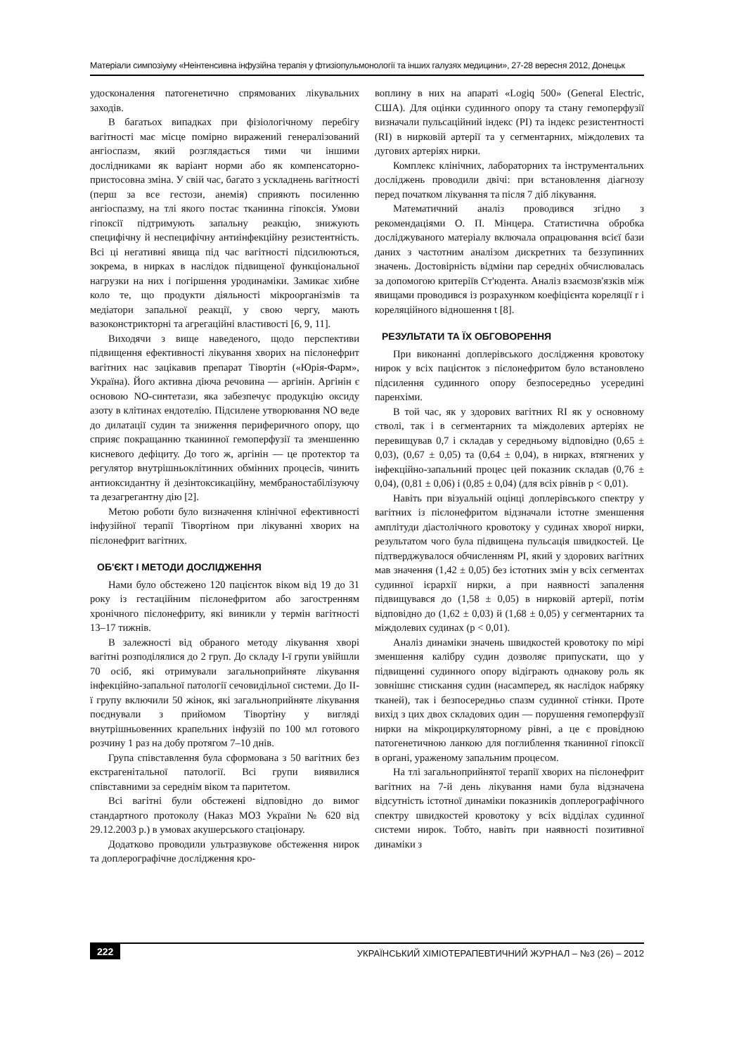Матеріали симпозіуму «Неінтенсивна інфузійна терапія у фтизіопульмонології та інших галузях медицини», 27-28 вересня 2012, Донецьк
удосконалення патогенетично спрямованих лікувальних заходів.
В багатьох випадках при фізіологічному перебігу вагітності має місце помірно виражений генералізований ангіоспазм, який розглядається тими чи іншими дослідниками як варіант норми або як компенсаторно-пристосовна зміна. У свій час, багато з ускладнень вагітності (перш за все гестози, анемія) сприяють посиленню ангіоспазму, на тлі якого постає тканинна гіпоксія. Умови гіпоксії підтримують запальну реакцію, знижують специфічну й неспецифічну антиінфекційну резистентність. Всі ці негативні явища під час вагітності підсилюються, зокрема, в нирках в наслідок підвищеної функціональної нагрузки на них і погіршення уродинаміки. Замикає хибне коло те, що продукти діяльності мікроорганізмів та медіатори запальної реакції, у свою чергу, мають вазоконстрикторні та агрегаційні властивості [6, 9, 11].
Виходячи з вище наведеного, щодо перспективи підвищення ефективності лікування хворих на пієлонефрит вагітних нас зацікавив препарат Тівортін («Юрія-Фарм», Україна). Його активна діюча речовина — аргінін. Аргінін є основою NO-синтетази, яка забезпечує продукцію оксиду азоту в клітинах ендотелію. Підсилене утворювання NO веде до дилатації судин та зниження периферичного опору, що сприяє покращанню тканинної гемоперфузії та зменшенню кисневого дефіциту. До того ж, аргінін — це протектор та регулятор внутрішньоклітинних обмінних процесів, чинить антиоксидантну й дезінтоксикаційну, мембраностабілізуючу та дезагрегантну дію [2].
Метою роботи було визначення клінічної ефективності інфузійної терапії Тівортіном при лікуванні хворих на пієлонефрит вагітних.
ОБ'ЄКТ І МЕТОДИ ДОСЛІДЖЕННЯ
Нами було обстежено 120 пацієнток віком від 19 до 31 року із гестаційним пієлонефритом або загостренням хронічного пієлонефриту, які виникли у термін вагітності 13–17 тижнів.
В залежності від обраного методу лікування хворі вагітні розподілялися до 2 груп. До складу І-ї групи увійшли 70 осіб, які отримували загальноприйняте лікування інфекційно-запальної патології сечовидільної системи. До ІІ-ї групу включили 50 жінок, які загальноприйняте лікування поєднували з прийомом Тівортіну у вигляді внутрішньовенних крапельних інфузій по 100 мл готового розчину 1 раз на добу протягом 7–10 днів.
Група співставлення була сформована з 50 вагітних без екстрагенітальної патології. Всі групи виявилися співставними за середнім віком та паритетом.
Всі вагітні були обстежені відповідно до вимог стандартного протоколу (Наказ МОЗ України № 620 від 29.12.2003 р.) в умовах акушерського стаціонару.
Додатково проводили ультразвукове обстеження нирок та доплерографічне дослідження кро-
воплину в них на апараті «Logiq 500» (General Electric, США). Для оцінки судинного опору та стану гемоперфузії визначали пульсаційний індекс (PI) та індекс резистентності (RI) в нирковій артерії та у сегментарних, міждолевих та дугових артеріях нирки.
Комплекс клінічних, лабораторних та інструментальних досліджень проводили двічі: при встановлення діагнозу перед початком лікування та після 7 діб лікування.
Математичний аналіз проводився згідно з рекомендаціями О. П. Мінцера. Статистична обробка досліджуваного матеріалу включала опрацювання всієї бази даних з частотним аналізом дискретних та беззупинних значень. Достовірність відміни пар середніх обчислювалась за допомогою критеріїв Ст'юдента. Аналіз взаємозв'язків між явищами проводився із розрахунком коефіцієнта кореляції r і кореляційного відношення t [8].
РЕЗУЛЬТАТИ ТА ЇХ ОБГОВОРЕННЯ
При виконанні доплерівського дослідження кровотоку нирок у всіх пацієнток з пієлонефритом було встановлено підсилення судинного опору безпосередньо усередині паренхіми.
В той час, як у здорових вагітних RI як у основному стволі, так і в сегментарних та міждолевих артеріях не перевищував 0,7 і складав у середньому відповідно (0,65 ± 0,03), (0,67 ± 0,05) та (0,64 ± 0,04), в нирках, втягнених у інфекційно-запальний процес цей показник складав (0,76 ± 0,04), (0,81 ± 0,06) і (0,85 ± 0,04) (для всіх рівнів p < 0,01).
Навіть при візуальній оцінці доплерівського спектру у вагітних із пієлонефритом відзначали істотне зменшення амплітуди діастолічного кровотоку у судинах хворої нирки, результатом чого була підвищена пульсація швидкостей. Це підтверджувалося обчисленням PI, який у здорових вагітних мав значення (1,42 ± 0,05) без істотних змін у всіх сегментах судинної ієрархії нирки, а при наявності запалення підвищувався до (1,58 ± 0,05) в нирковій артерії, потім відповідно до (1,62 ± 0,03) й (1,68 ± 0,05) у сегментарних та міждолевих судинах (p < 0,01).
Аналіз динаміки значень швидкостей кровотоку по мірі зменшення калібру судин дозволяє припускати, що у підвищенні судинного опору відіграють однакову роль як зовнішнє стискання судин (насамперед, як наслідок набряку тканей), так і безпосередньо спазм судинної стінки. Проте вихід з цих двох складових один — порушення гемоперфузії нирки на мікроциркуляторному рівні, а це є провідною патогенетичною ланкою для поглиблення тканинної гіпоксії в органі, ураженому запальним процесом.
На тлі загальноприйнятої терапії хворих на пієлонефрит вагітних на 7-й день лікування нами була відзначена відсутність істотної динаміки показників доплерографічного спектру швидкостей кровотоку у всіх відділах судинної системи нирок. Тобто, навіть при наявності позитивної динаміки з
222 УКРАЇНСЬКИЙ ХІМІОТЕРАПЕВТИЧНИЙ ЖУРНАЛ – №3 (26) – 2012